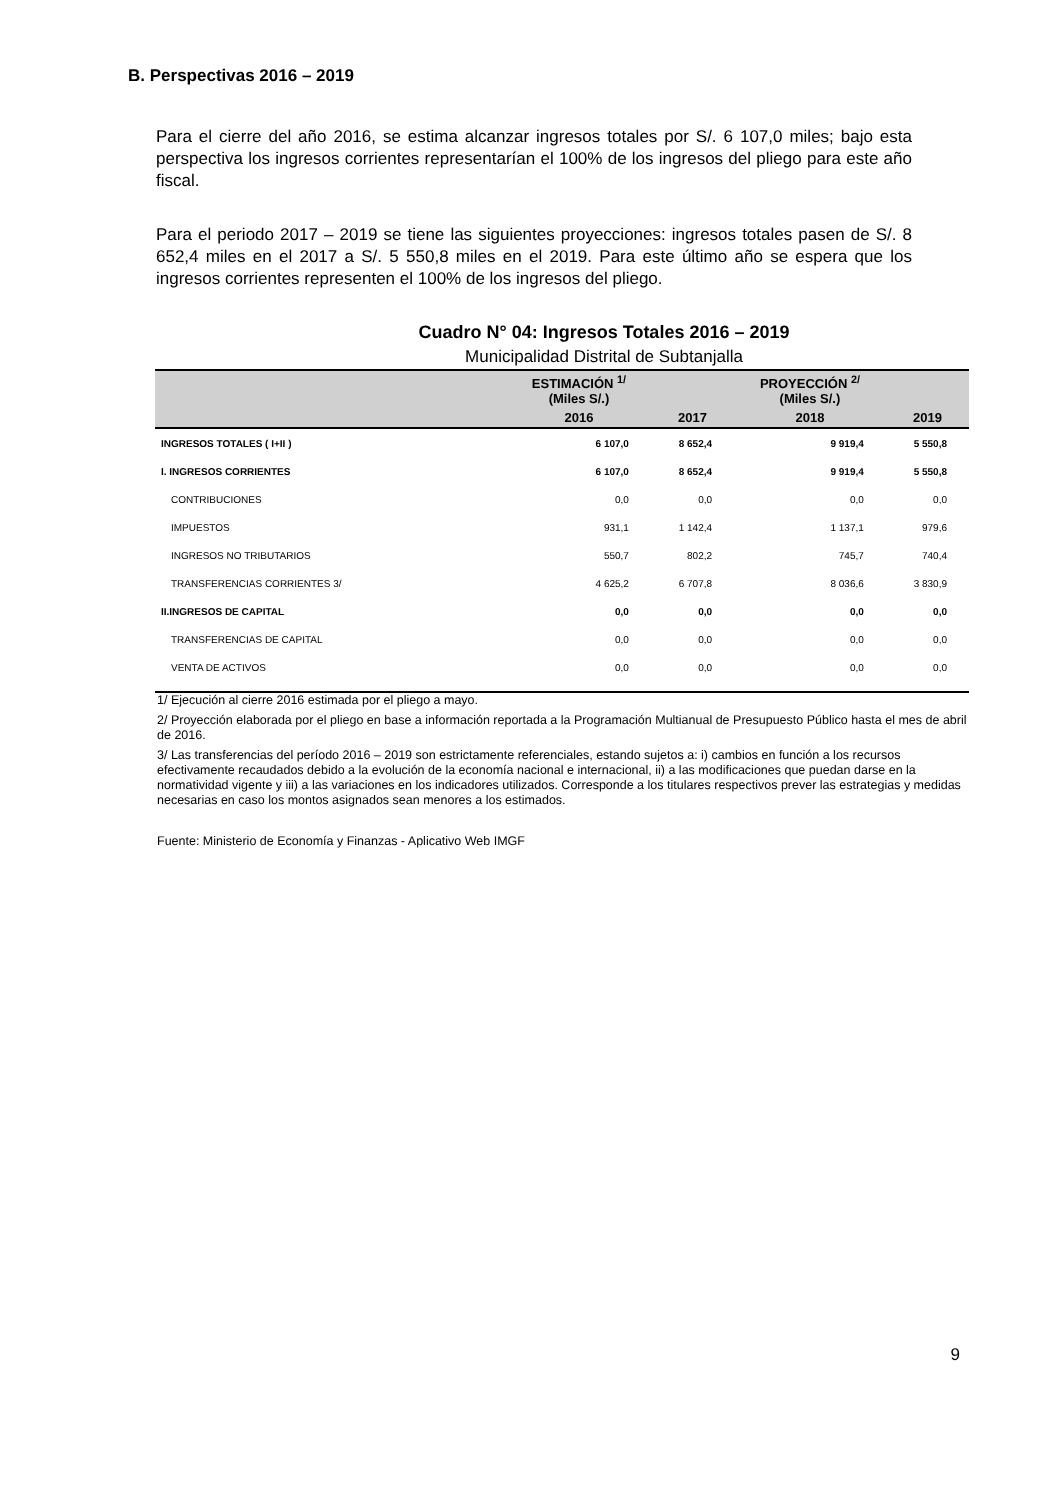B. Perspectivas 2016 – 2019
Para el cierre del año 2016, se estima alcanzar ingresos totales por S/. 6 107,0 miles; bajo esta perspectiva los ingresos corrientes representarían el 100% de los ingresos del pliego para este año fiscal.
Para el periodo 2017 – 2019 se tiene las siguientes proyecciones: ingresos totales pasen de S/. 8 652,4 miles en el 2017 a S/. 5 550,8 miles en el 2019. Para este último año se espera que los ingresos corrientes representen el 100% de los ingresos del pliego.
Cuadro N° 04: Ingresos Totales 2016 – 2019
Municipalidad Distrital de Subtanjalla
| | ESTIMACIÓN <sup>1/</sup> (Miles S/.) | | PROYECCIÓN <sup>2/</sup> (Miles S/.) | |
| --- | --- | --- | --- | --- |
| | 2016 | 2017 | 2018 | 2019 |
| INGRESOS TOTALES ( I+II ) | 6 107,0 | 8 652,4 | 9 919,4 | 5 550,8 |
| I. INGRESOS CORRIENTES | 6 107,0 | 8 652,4 | 9 919,4 | 5 550,8 |
| CONTRIBUCIONES | 0,0 | 0,0 | 0,0 | 0,0 |
| IMPUESTOS | 931,1 | 1 142,4 | 1 137,1 | 979,6 |
| INGRESOS NO TRIBUTARIOS | 550,7 | 802,2 | 745,7 | 740,4 |
| TRANSFERENCIAS CORRIENTES 3/ | 4 625,2 | 6 707,8 | 8 036,6 | 3 830,9 |
| II.INGRESOS DE CAPITAL | 0,0 | 0,0 | 0,0 | 0,0 |
| TRANSFERENCIAS DE CAPITAL | 0,0 | 0,0 | 0,0 | 0,0 |
| VENTA DE ACTIVOS | 0,0 | 0,0 | 0,0 | 0,0 |
1/ Ejecución al cierre 2016 estimada por el pliego a mayo.
2/ Proyección elaborada por el pliego en base a información reportada a la Programación Multianual de Presupuesto Público hasta el mes de abril de 2016.
3/ Las transferencias del período 2016 – 2019 son estrictamente referenciales, estando sujetos a: i) cambios en función a los recursos efectivamente recaudados debido a la evolución de la economía nacional e internacional, ii) a las modificaciones que puedan darse en la normatividad vigente y iii) a las variaciones en los indicadores utilizados. Corresponde a los titulares respectivos prever las estrategias y medidas necesarias en caso los montos asignados sean menores a los estimados.
Fuente: Ministerio de Economía y Finanzas - Aplicativo Web IMGF
9